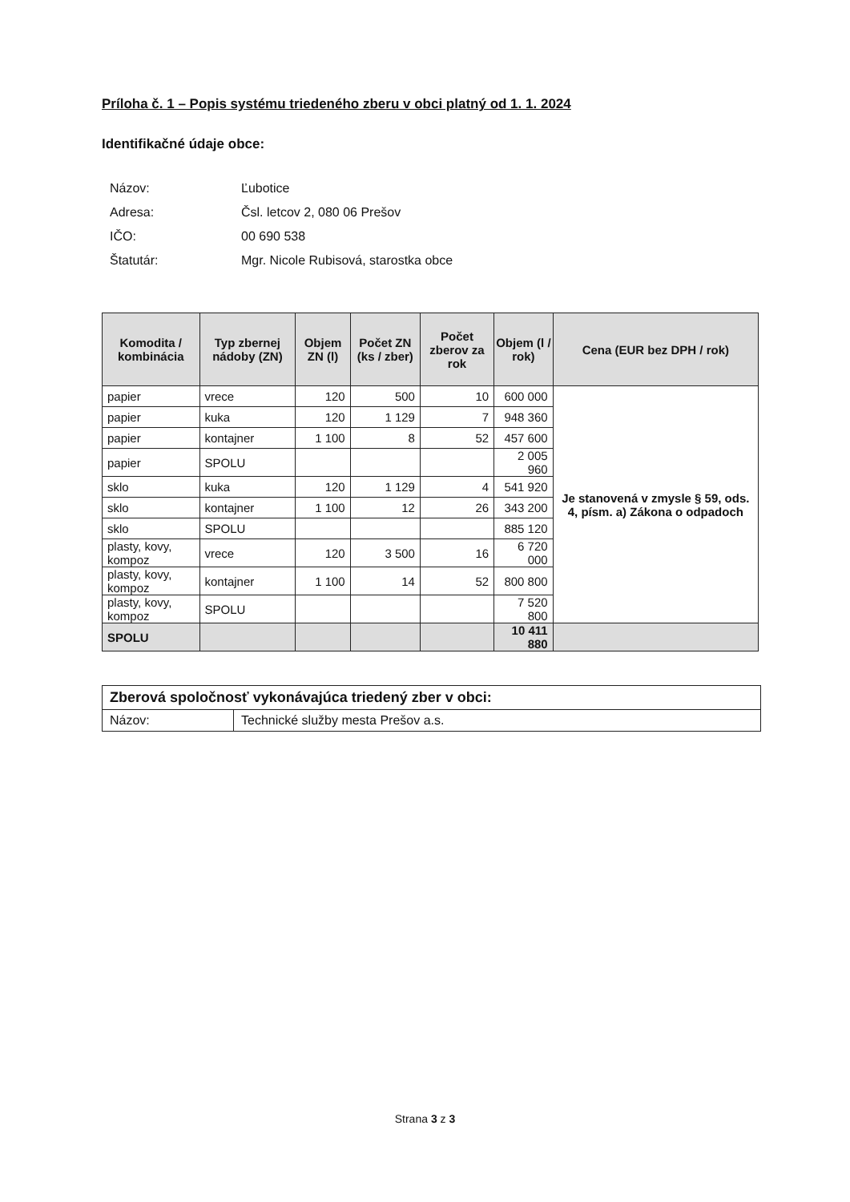Príloha č. 1 – Popis systému triedeného zberu v obci platný od 1. 1. 2024
Identifikačné údaje obce:
Názov: Ľubotice
Adresa: Čsl. letcov 2, 080 06 Prešov
IČO: 00 690 538
Štatutár: Mgr. Nicole Rubisová, starostka obce
| Komodita / kombinácia | Typ zbernej nádoby (ZN) | Objem ZN (l) | Počet ZN (ks / zber) | Počet zberov za rok | Objem (l / rok) | Cena (EUR bez DPH / rok) |
| --- | --- | --- | --- | --- | --- | --- |
| papier | vrece | 120 | 500 | 10 | 600 000 | Je stanovená v zmysle § 59, ods. 4, písm. a) Zákona o odpadoch |
| papier | kuka | 120 | 1 129 | 7 | 948 360 | |
| papier | kontajner | 1 100 | 8 | 52 | 457 600 | |
| papier | SPOLU | | | | 2 005 960 | |
| sklo | kuka | 120 | 1 129 | 4 | 541 920 | |
| sklo | kontajner | 1 100 | 12 | 26 | 343 200 | |
| sklo | SPOLU | | | | 885 120 | |
| plasty, kovy, kompoz | vrece | 120 | 3 500 | 16 | 6 720 000 | |
| plasty, kovy, kompoz | kontajner | 1 100 | 14 | 52 | 800 800 | |
| plasty, kovy, kompoz | SPOLU | | | | 7 520 800 | |
| SPOLU | | | | | 10 411 880 | |
| Zberová spoločnosť vykonávajúca triedený zber v obci: | |
| Názov: | Technické služby mesta Prešov a.s. |
Strana 3 z 3